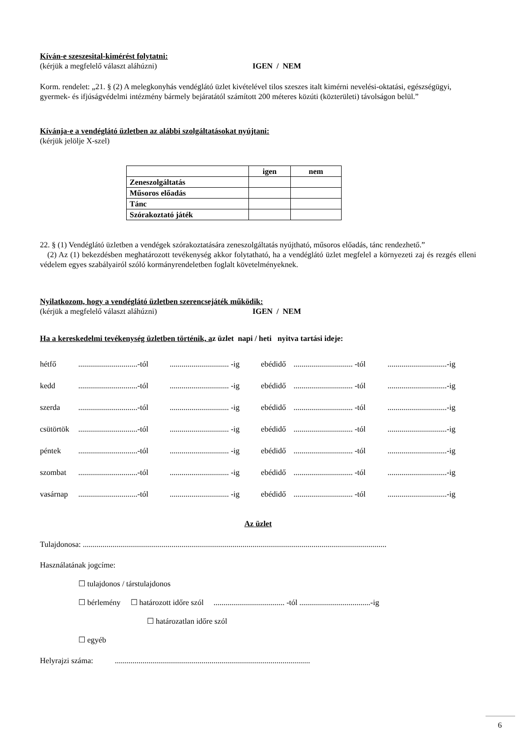Kíván-e szeszesital-kimérést folytatni:
(kérjük a megfelelő választ aláhúzni) IGEN / NEM
Korm. rendelet: „21. § (2) A melegkonyhás vendéglátó üzlet kivételével tilos szeszes italt kimérni nevelési-oktatási, egészségügyi, gyermek- és ifjúságvédelmi intézmény bármely bejáratától számított 200 méteres közúti (közterületi) távolságon belül.”
Kívánja-e a vendéglátó üzletben az alábbi szolgáltatásokat nyújtani:
(kérjük jelölje X-szel)
| | igen | nem |
| --- | --- | --- |
| Zeneszolgáltatás | | |
| Műsoros előadás | | |
| Tánc | | |
| Szórakoztató játék | | |
22. § (1) Vendéglátó üzletben a vendégek szórakoztatására zeneszolgáltatás nyújtható, műsoros előadás, tánc rendezhető.”
(2) Az (1) bekezdésben meghatározott tevékenység akkor folytatható, ha a vendéglátó üzlet megfelel a környezeti zaj és rezgés elleni védelem egyes szabályairól szóló kormányrendeletben foglalt követelményeknek.
Nyilatkozom, hogy a vendéglátó üzletben szerencsejáték működik:
(kérjük a megfelelő választ aláhúzni) IGEN / NEM
Ha a kereskedelmi tevékenység üzletben történik, az üzlet napi / heti nyitva tartási ideje:
| hétfő | ..............................-tól | .............................. -ig | ebédidő | .............................. -tól | ..............................-ig |
| kedd | ..............................-tól | .............................. -ig | ebédidő | .............................. -tól | ..............................-ig |
| szerda | ..............................-tól | .............................. -ig | ebédidő | .............................. -tól | ..............................-ig |
| csütörtök | ..............................-tól | .............................. -ig | ebédidő | .............................. -tól | ..............................-ig |
| péntek | ..............................-tól | .............................. -ig | ebédidő | .............................. -tól | ..............................-ig |
| szombat | ..............................-tól | .............................. -ig | ebédidő | .............................. -tól | ..............................-ig |
| vasárnap | ..............................-tól | .............................. -ig | ebédidő | .............................. -tól | ..............................-ig |
Az üzlet
Tulajdonosa: ..........................................................................................................................................................
Használatának jogcíme:
☐ tulajdonos / társtulajdonos
☐ bérlemény ☐ határozott időre szól .................................... -tól ....................................-ig
☐ határozatlan időre szól
☐ egyéb
Helyrajzi száma: ...................................................................................................
6